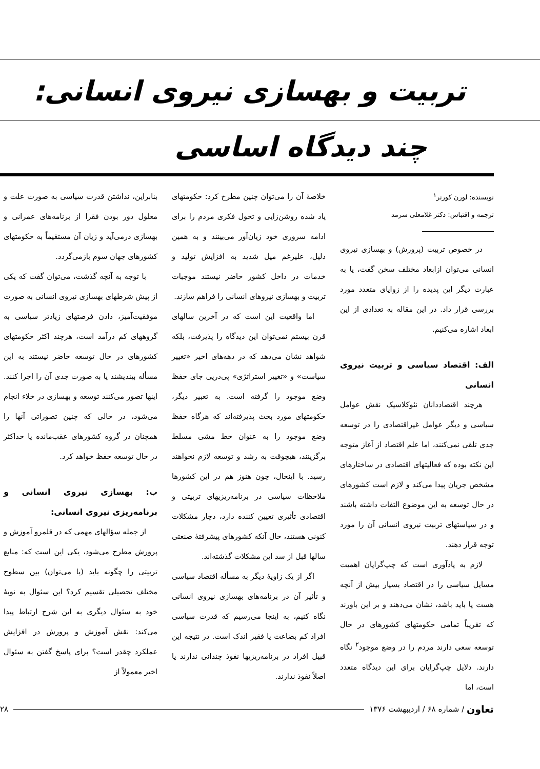تربیت و بهسازی نیروی انسانی:
چند دیدگاه اساسی
نویسنده: لورن کورنر<sup>۱</sup>
ترجمه و اقتباس: دکتر غلامعلی سرمد
در خصوص تربیت (پرورش) و بهسازی نیروی انسانی می‌توان ازابعاد مختلف سخن گفت، یا به عبارت دیگر این پدیده را از زوایای متعدد مورد بررسی قرار داد. در این مقاله به تعدادی از این ابعاد اشاره می‌کنیم.
الف: اقتصاد سیاسی و تربیت نیروی انسانی
هرچند اقتصاددانان نئوکلاسیک نقش عوامل سیاسی و دیگر عوامل غیراقتصادی را در توسعه جدی تلقی نمی‌کنند، اما علم اقتصاد از آغاز متوجه این نکته بوده که فعالیتهای اقتصادی در ساختارهای مشخص جریان پیدا می‌کند و لازم است کشورهای در حال توسعه به این موضوع التفات داشته باشند و در سیاستهای تربیت نیروی انسانی آن را مورد توجه قرار دهند.
لازم به یادآوری است که چپ‌گرایان اهمیت مسایل سیاسی را در اقتصاد بسیار بیش از آنچه هست یا باید باشد، نشان می‌دهند و بر این باورند که تقریباً تمامی حکومتهای کشورهای در حال توسعه سعی دارند مردم را در وضع موجود<sup>۲</sup> نگاه دارند. دلایل چپ‌گرایان برای این دیدگاه متعدد است، اما
خلاصهٔ آن را می‌توان چنین مطرح کرد: حکومتهای یاد شده روشن‌زایی و تحول فکری مردم را برای ادامه سروری خود زیان‌آور می‌بینند و به همین دلیل، علیرغم میل شدید به افزایش تولید و خدمات در داخل کشور حاضر نیستند موجبات تربیت و بهسازی نیروهای انسانی را فراهم سازند.
اما واقعیت این است که در آخرین سالهای قرن بیستم نمی‌توان این دیدگاه را پذیرفت، بلکه شواهد نشان می‌دهد که در دهه‌های اخیر «تغییر سیاست» و «تغییر استراتژی» پی‌درپی جای حفظ وضع موجود را گرفته است. به تعبیر دیگر، حکومتهای مورد بحث پذیرفته‌اند که هرگاه حفظ وضع موجود را به عنوان خط مشی مسلط برگزینند، هیچوقت به رشد و توسعه لازم نخواهند رسید. با اینحال، چون هنوز هم در این کشورها ملاحظات سیاسی در برنامه‌ریزیهای تربیتی و اقتصادی تأثیری تعیین کننده دارد، دچار مشکلات کنونی هستند، حال آنکه کشورهای پیشرفتهٔ صنعتی سالها قبل از سد این مشکلات گذشته‌اند.
اگر از یک زاویهٔ دیگر به مسأله اقتصاد سیاسی و تأثیر آن در برنامه‌های بهسازی نیروی انسانی نگاه کنیم، به اینجا می‌رسیم که قدرت سیاسی افراد کم بضاعت یا فقیر اندک است. در نتیجه این قبیل افراد در برنامه‌ریزیها نفوذ چندانی ندارند یا اصلاً نفوذ ندارند.
بنابراین، نداشتن قدرت سیاسی به صورت علت و معلول دور بودن فقرا از برنامه‌های عمرانی و بهسازی درمی‌آید و زیان آن مستقیماً به حکومتهای کشورهای جهان سوم بازمی‌گردد.
با توجه به آنچه گذشت، می‌توان گفت که یکی از پیش شرطهای بهسازی نیروی انسانی به صورت موفقیت‌آمیز، دادن فرصتهای زیادتر سیاسی به گروههای کم درآمد است، هرچند اکثر حکومتهای کشورهای در حال توسعه حاضر نیستند به این مسأله بیندیشند یا به صورت جدی آن را اجرا کنند. اینها تصور می‌کنند توسعه و بهسازی در خلاء انجام می‌شود، در حالی که چنین تصوراتی آنها را همچنان در گروه کشورهای عقب‌مانده یا حداکثر در حال توسعه حفظ خواهد کرد.
ب: بهسازی نیروی انسانی و برنامه‌ریزی نیروی انسانی:
از جمله سؤالهای مهمی که در قلمرو آموزش و پرورش مطرح می‌شود، یکی این است که: منابع تربیتی را چگونه باید (یا می‌توان) بین سطوح مختلف تحصیلی تقسیم کرد؟ این سئوال به نوبهٔ خود به سئوال دیگری به این شرح ارتباط پیدا می‌کند: نقش آموزش و پرورش در افزایش عملکرد چقدر است؟ برای پاسخ گفتن به سئوال اخیر معمولاً از
تعاون / شماره ۶۸ / اردیبهشت ۱۳۷۶ ۲۸